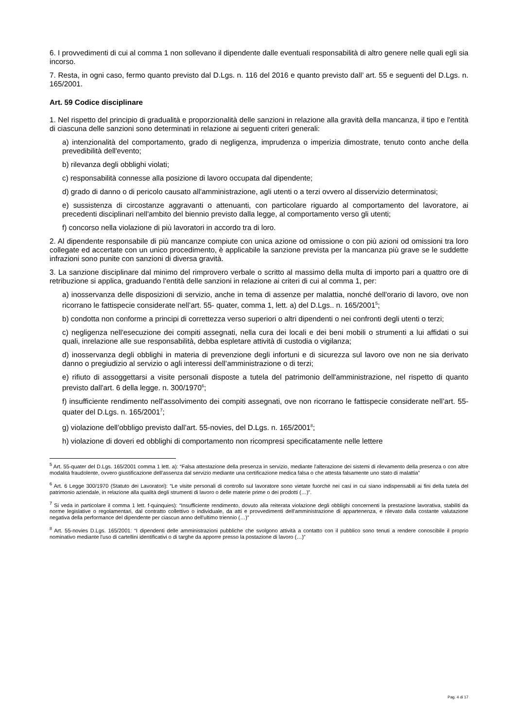6. I provvedimenti di cui al comma 1 non sollevano il dipendente dalle eventuali responsabilità di altro genere nelle quali egli sia incorso.
7. Resta, in ogni caso, fermo quanto previsto dal D.Lgs. n. 116 del 2016 e quanto previsto dall’ art. 55 e seguenti del D.Lgs. n. 165/2001.
Art. 59 Codice disciplinare
1. Nel rispetto del principio di gradualità e proporzionalità delle sanzioni in relazione alla gravità della mancanza, il tipo e l'entità di ciascuna delle sanzioni sono determinati in relazione ai seguenti criteri generali:
a) intenzionalità del comportamento, grado di negligenza, imprudenza o imperizia dimostrate, tenuto conto anche della prevedibilità dell'evento;
b) rilevanza degli obblighi violati;
c) responsabilità connesse alla posizione di lavoro occupata dal dipendente;
d) grado di danno o di pericolo causato all'amministrazione, agli utenti o a terzi ovvero al disservizio determinatosi;
e) sussistenza di circostanze aggravanti o attenuanti, con particolare riguardo al comportamento del lavoratore, ai precedenti disciplinari nell'ambito del biennio previsto dalla legge, al comportamento verso gli utenti;
f) concorso nella violazione di più lavoratori in accordo tra di loro.
2. Al dipendente responsabile di più mancanze compiute con unica azione od omissione o con più azioni od omissioni tra loro collegate ed accertate con un unico procedimento, è applicabile la sanzione prevista per la mancanza più grave se le suddette infrazioni sono punite con sanzioni di diversa gravità.
3. La sanzione disciplinare dal minimo del rimprovero verbale o scritto al massimo della multa di importo pari a quattro ore di retribuzione si applica, graduando l'entità delle sanzioni in relazione ai criteri di cui al comma 1, per:
a) inosservanza delle disposizioni di servizio, anche in tema di assenze per malattia, nonché dell'orario di lavoro, ove non ricorrano le fattispecie considerate nell’art. 55- quater, comma 1, lett. a) del D.Lgs.. n. 165/2001<sup>5</sup>;
b) condotta non conforme a principi di correttezza verso superiori o altri dipendenti o nei confronti degli utenti o terzi;
c) negligenza nell'esecuzione dei compiti assegnati, nella cura dei locali e dei beni mobili o strumenti a lui affidati o sui quali, inrelazione alle sue responsabilità, debba espletare attività di custodia o vigilanza;
d) inosservanza degli obblighi in materia di prevenzione degli infortuni e di sicurezza sul lavoro ove non ne sia derivato danno o pregiudizio al servizio o agli interessi dell’amministrazione o di terzi;
e) rifiuto di assoggettarsi a visite personali disposte a tutela del patrimonio dell'amministrazione, nel rispetto di quanto previsto dall'art. 6 della legge. n. 300/1970<sup>6</sup>;
f) insufficiente rendimento nell'assolvimento dei compiti assegnati, ove non ricorrano le fattispecie considerate nell’art. 55-quater del D.Lgs. n. 165/2001<sup>7</sup>;
g) violazione dell’obbligo previsto dall’art. 55-novies, del D.Lgs. n. 165/2001<sup>8</sup>;
h) violazione di doveri ed obblighi di comportamento non ricompresi specificatamente nelle lettere
<sup>5</sup> Art. 55-quater del D.Lgs. 165/2001 comma 1 lett. a): “Falsa attestazione della presenza in servizio, mediante l'alterazione dei sistemi di rilevamento della presenza o con altre modalità fraudolente, ovvero giustificazione dell'assenza dal servizio mediante una certificazione medica falsa o che attesta falsamente uno stato di malattia”
<sup>6</sup> Art. 6 Legge 300/1970 (Statuto dei Lavoratori): “Le visite personali di controllo sul lavoratore sono vietate fuorché nei casi in cui siano indispensabili ai fini della tutela del patrimonio aziendale, in relazione alla qualità degli strumenti di lavoro o delle materie prime o dei prodotti (…)”.
<sup>7</sup> Si veda in particolare il comma 1 lett. f-quinquies): “Insufficiente rendimento, dovuto alla reiterata violazione degli obblighi concernenti la prestazione lavorativa, stabiliti da norme legislative o regolamentari, dal contratto collettivo o individuale, da atti e provvedimenti dell'amministrazione di appartenenza, e rilevato dalla costante valutazione negativa della performance del dipendente per ciascun anno dell'ultimo triennio (…)”
<sup>8</sup> Art. 55-novies D.Lgs. 165/2001: “I dipendenti delle amministrazioni pubbliche che svolgono attività a contatto con il pubblico sono tenuti a rendere conoscibile il proprio nominativo mediante l'uso di cartellini identificativi o di targhe da apporre presso la postazione di lavoro (…)”
Pag. 4 di 17